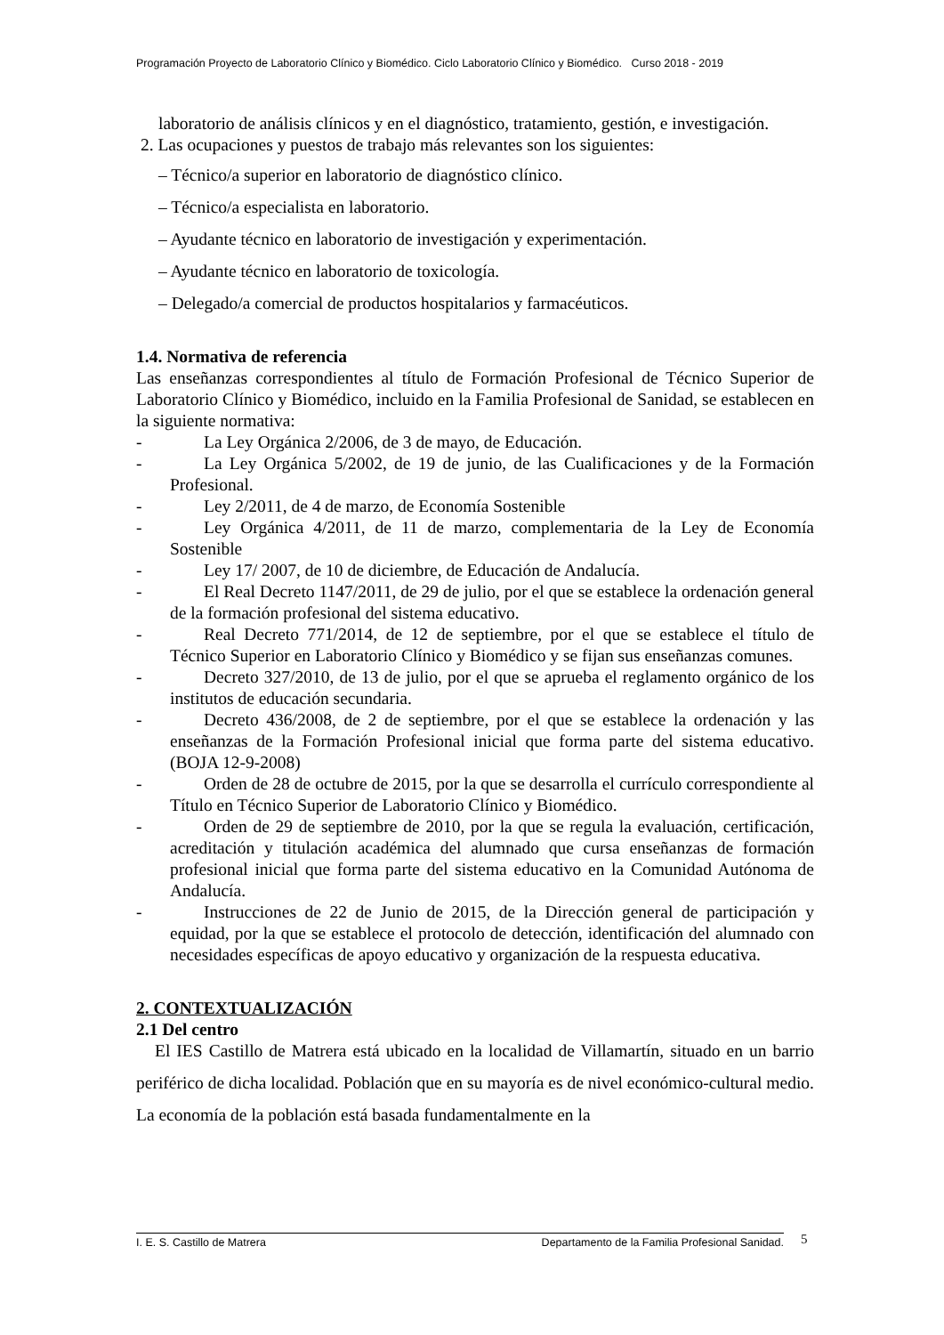Programación Proyecto de Laboratorio Clínico y Biomédico. Ciclo Laboratorio Clínico y Biomédico. Curso 2018 - 2019
laboratorio de análisis clínicos y en el diagnóstico, tratamiento, gestión, e investigación.
2. Las ocupaciones y puestos de trabajo más relevantes son los siguientes:
– Técnico/a superior en laboratorio de diagnóstico clínico.
– Técnico/a especialista en laboratorio.
– Ayudante técnico en laboratorio de investigación y experimentación.
– Ayudante técnico en laboratorio de toxicología.
– Delegado/a comercial de productos hospitalarios y farmacéuticos.
1.4. Normativa de referencia
Las enseñanzas correspondientes al título de Formación Profesional de Técnico Superior de Laboratorio Clínico y Biomédico, incluido en la Familia Profesional de Sanidad, se establecen en la siguiente normativa:
- La Ley Orgánica 2/2006, de 3 de mayo, de Educación.
- La Ley Orgánica 5/2002, de 19 de junio, de las Cualificaciones y de la Formación Profesional.
- Ley 2/2011, de 4 de marzo, de Economía Sostenible
- Ley Orgánica 4/2011, de 11 de marzo, complementaria de la Ley de Economía Sostenible
- Ley 17/ 2007, de 10 de diciembre, de Educación de Andalucía.
- El Real Decreto 1147/2011, de 29 de julio, por el que se establece la ordenación general de la formación profesional del sistema educativo.
- Real Decreto 771/2014, de 12 de septiembre, por el que se establece el título de Técnico Superior en Laboratorio Clínico y Biomédico y se fijan sus enseñanzas comunes.
- Decreto 327/2010, de 13 de julio, por el que se aprueba el reglamento orgánico de los institutos de educación secundaria.
- Decreto 436/2008, de 2 de septiembre, por el que se establece la ordenación y las enseñanzas de la Formación Profesional inicial que forma parte del sistema educativo. (BOJA 12-9-2008)
- Orden de 28 de octubre de 2015, por la que se desarrolla el currículo correspondiente al Título en Técnico Superior de Laboratorio Clínico y Biomédico.
- Orden de 29 de septiembre de 2010, por la que se regula la evaluación, certificación, acreditación y titulación académica del alumnado que cursa enseñanzas de formación profesional inicial que forma parte del sistema educativo en la Comunidad Autónoma de Andalucía.
- Instrucciones de 22 de Junio de 2015, de la Dirección general de participación y equidad, por la que se establece el protocolo de detección, identificación del alumnado con necesidades específicas de apoyo educativo y organización de la respuesta educativa.
2. CONTEXTUALIZACIÓN
2.1 Del centro
El IES Castillo de Matrera está ubicado en la localidad de Villamartín, situado en un barrio periférico de dicha localidad. Población que en su mayoría es de nivel económico-cultural medio. La economía de la población está basada fundamentalmente en la
I. E. S. Castillo de Matrera Departamento de la Familia Profesional Sanidad. 5